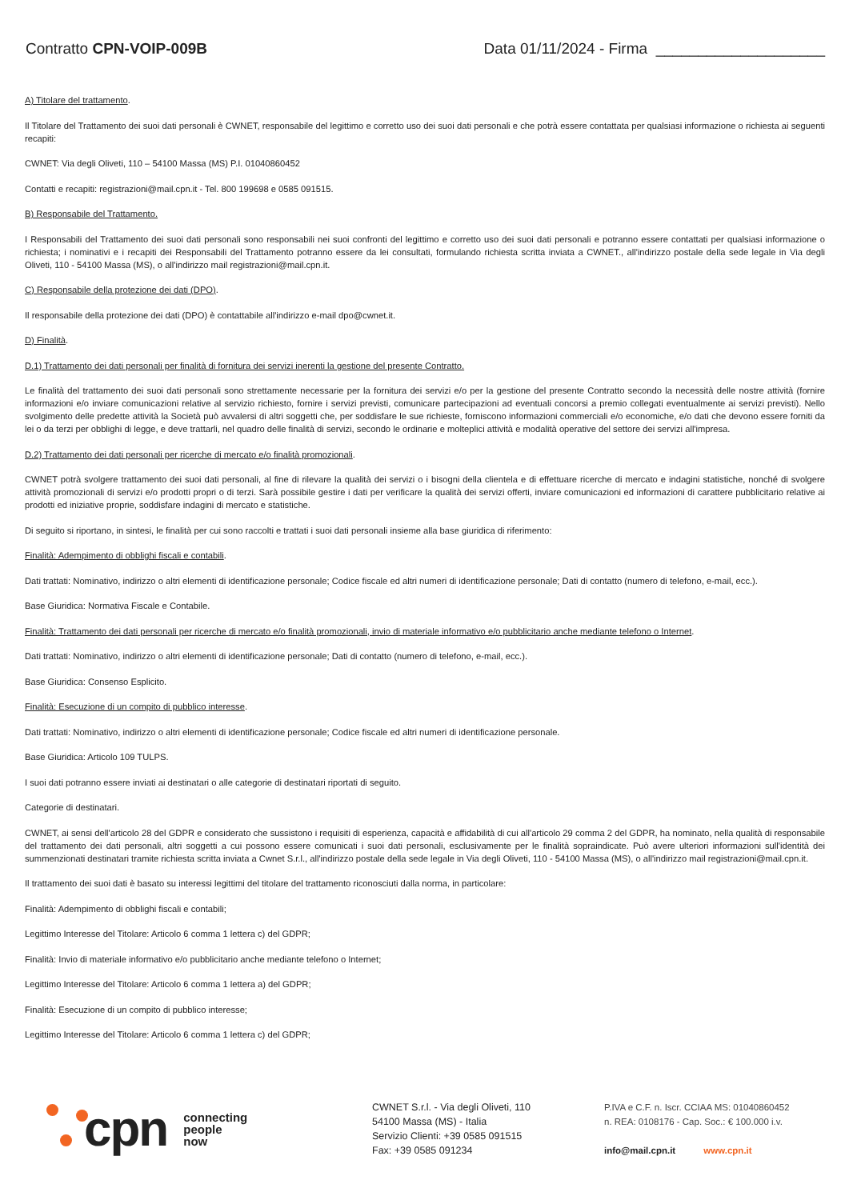Contratto CPN-VOIP-009B Data 01/11/2024 - Firma ____________________
A) Titolare del trattamento.
Il Titolare del Trattamento dei suoi dati personali è CWNET, responsabile del legittimo e corretto uso dei suoi dati personali e che potrà essere contattata per qualsiasi informazione o richiesta ai seguenti recapiti:
CWNET: Via degli Oliveti, 110 – 54100 Massa (MS) P.I. 01040860452
Contatti e recapiti: registrazioni@mail.cpn.it - Tel. 800 199698 e 0585 091515.
B) Responsabile del Trattamento.
I Responsabili del Trattamento dei suoi dati personali sono responsabili nei suoi confronti del legittimo e corretto uso dei suoi dati personali e potranno essere contattati per qualsiasi informazione o richiesta; i nominativi e i recapiti dei Responsabili del Trattamento potranno essere da lei consultati, formulando richiesta scritta inviata a CWNET., all'indirizzo postale della sede legale in Via degli Oliveti, 110 - 54100 Massa (MS), o all'indirizzo mail registrazioni@mail.cpn.it.
C) Responsabile della protezione dei dati (DPO).
Il responsabile della protezione dei dati (DPO) è contattabile all'indirizzo e-mail dpo@cwnet.it.
D) Finalità.
D.1) Trattamento dei dati personali per finalità di fornitura dei servizi inerenti la gestione del presente Contratto.
Le finalità del trattamento dei suoi dati personali sono strettamente necessarie per la fornitura dei servizi e/o per la gestione del presente Contratto secondo la necessità delle nostre attività (fornire informazioni e/o inviare comunicazioni relative al servizio richiesto, fornire i servizi previsti, comunicare partecipazioni ad eventuali concorsi a premio collegati eventualmente ai servizi previsti). Nello svolgimento delle predette attività la Società può avvalersi di altri soggetti che, per soddisfare le sue richieste, forniscono informazioni commerciali e/o economiche, e/o dati che devono essere forniti da lei o da terzi per obblighi di legge, e deve trattarli, nel quadro delle finalità di servizi, secondo le ordinarie e molteplici attività e modalità operative del settore dei servizi all'impresa.
D.2) Trattamento dei dati personali per ricerche di mercato e/o finalità promozionali.
CWNET potrà svolgere trattamento dei suoi dati personali, al fine di rilevare la qualità dei servizi o i bisogni della clientela e di effettuare ricerche di mercato e indagini statistiche, nonché di svolgere attività promozionali di servizi e/o prodotti propri o di terzi. Sarà possibile gestire i dati per verificare la qualità dei servizi offerti, inviare comunicazioni ed informazioni di carattere pubblicitario relative ai prodotti ed iniziative proprie, soddisfare indagini di mercato e statistiche.
Di seguito si riportano, in sintesi, le finalità per cui sono raccolti e trattati i suoi dati personali insieme alla base giuridica di riferimento:
Finalità: Adempimento di obblighi fiscali e contabili.
Dati trattati: Nominativo, indirizzo o altri elementi di identificazione personale; Codice fiscale ed altri numeri di identificazione personale; Dati di contatto (numero di telefono, e-mail, ecc.).
Base Giuridica: Normativa Fiscale e Contabile.
Finalità: Trattamento dei dati personali per ricerche di mercato e/o finalità promozionali, invio di materiale informativo e/o pubblicitario anche mediante telefono o Internet.
Dati trattati: Nominativo, indirizzo o altri elementi di identificazione personale; Dati di contatto (numero di telefono, e-mail, ecc.).
Base Giuridica: Consenso Esplicito.
Finalità: Esecuzione di un compito di pubblico interesse.
Dati trattati: Nominativo, indirizzo o altri elementi di identificazione personale; Codice fiscale ed altri numeri di identificazione personale.
Base Giuridica: Articolo 109 TULPS.
I suoi dati potranno essere inviati ai destinatari o alle categorie di destinatari riportati di seguito.
Categorie di destinatari.
CWNET, ai sensi dell'articolo 28 del GDPR e considerato che sussistono i requisiti di esperienza, capacità e affidabilità di cui all'articolo 29 comma 2 del GDPR, ha nominato, nella qualità di responsabile del trattamento dei dati personali, altri soggetti a cui possono essere comunicati i suoi dati personali, esclusivamente per le finalità sopraindicate. Può avere ulteriori informazioni sull'identità dei summenzionati destinatari tramite richiesta scritta inviata a Cwnet S.r.l., all'indirizzo postale della sede legale in Via degli Oliveti, 110 - 54100 Massa (MS), o all'indirizzo mail registrazioni@mail.cpn.it.
Il trattamento dei suoi dati è basato su interessi legittimi del titolare del trattamento riconosciuti dalla norma, in particolare:
Finalità: Adempimento di obblighi fiscali e contabili;
Legittimo Interesse del Titolare: Articolo 6 comma 1 lettera c) del GDPR;
Finalità: Invio di materiale informativo e/o pubblicitario anche mediante telefono o Internet;
Legittimo Interesse del Titolare: Articolo 6 comma 1 lettera a) del GDPR;
Finalità: Esecuzione di un compito di pubblico interesse;
Legittimo Interesse del Titolare: Articolo 6 comma 1 lettera c) del GDPR;
cpn connecting
people
now
CWNET S.r.l. - Via degli Oliveti, 110
54100 Massa (MS) - Italia
Servizio Clienti: +39 0585 091515
Fax: +39 0585 091234
P.IVA e C.F. n. Iscr. CCIAA MS: 01040860452
n. REA: 0108176 - Cap. Soc.: € 100.000 i.v.
info@mail.cpn.it www.cpn.it